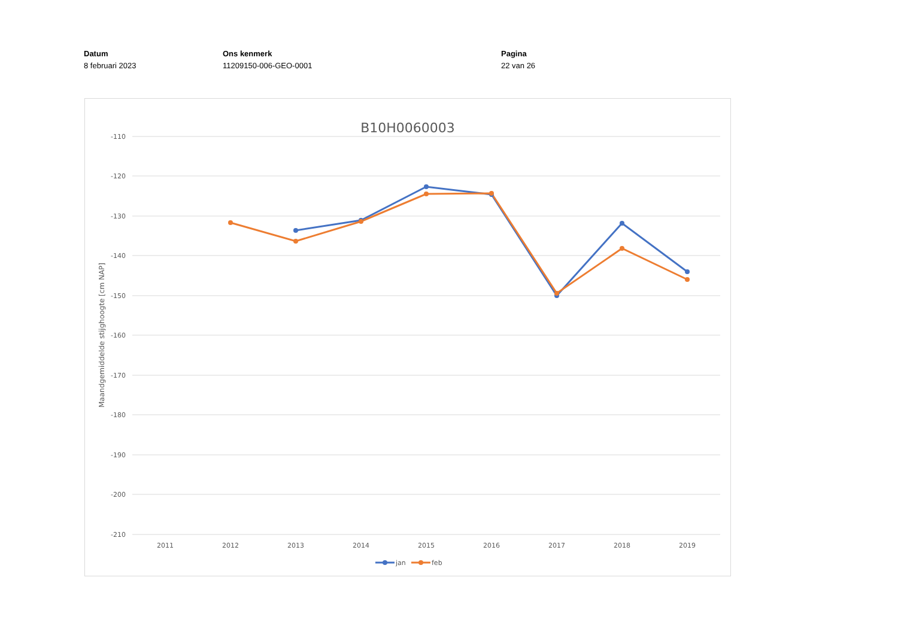Datum
8 februari 2023
Ons kenmerk
11209150-006-GEO-0001
Pagina
22 van 26
B10H0060003
-110
-120
-130
-140
-150
-160
-170
-180
-190
-200
-210
2011
2012
2013
2014
2015
2016
2017
2018
2019
Maandgemiddelde stijghoogte [cm NAP]
jan
feb